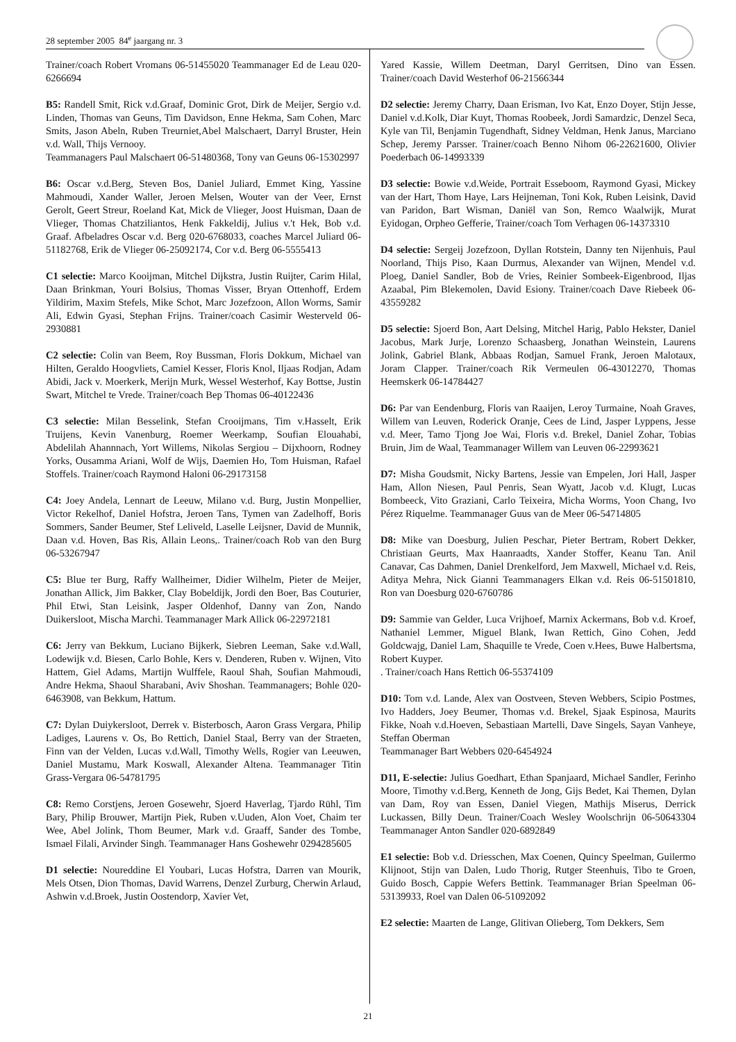28 september 2005 84<sup>e</sup> jaargang nr. 3
Trainer/coach Robert Vromans 06-51455020 Teammanager Ed de Leau 020-6266694
B5: Randell Smit, Rick v.d.Graaf, Dominic Grot, Dirk de Meijer, Sergio v.d. Linden, Thomas van Geuns, Tim Davidson, Enne Hekma, Sam Cohen, Marc Smits, Jason Abeln, Ruben Treurniet,Abel Malschaert, Darryl Bruster, Hein v.d. Wall, Thijs Vernooy.
Teammanagers Paul Malschaert 06-51480368, Tony van Geuns 06-15302997
B6: Oscar v.d.Berg, Steven Bos, Daniel Juliard, Emmet King, Yassine Mahmoudi, Xander Waller, Jeroen Melsen, Wouter van der Veer, Ernst Gerolt, Geert Streur, Roeland Kat, Mick de Vlieger, Joost Huisman, Daan de Vlieger, Thomas Chatziliantos, Henk Fakkeldij, Julius v.'t Hek, Bob v.d. Graaf. Afbeladres Oscar v.d. Berg 020-6768033, coaches Marcel Juliard 06-51182768, Erik de Vlieger 06-25092174, Cor v.d. Berg 06-5555413
C1 selectie: Marco Kooijman, Mitchel Dijkstra, Justin Ruijter, Carim Hilal, Daan Brinkman, Youri Bolsius, Thomas Visser, Bryan Ottenhoff, Erdem Yildirim, Maxim Stefels, Mike Schot, Marc Jozefzoon, Allon Worms, Samir Ali, Edwin Gyasi, Stephan Frijns. Trainer/coach Casimir Westerveld 06-2930881
C2 selectie: Colin van Beem, Roy Bussman, Floris Dokkum, Michael van Hilten, Geraldo Hoogvliets, Camiel Kesser, Floris Knol, Iljaas Rodjan, Adam Abidi, Jack v. Moerkerk, Merijn Murk, Wessel Westerhof, Kay Bottse, Justin Swart, Mitchel te Vrede. Trainer/coach Bep Thomas 06-40122436
C3 selectie: Milan Besselink, Stefan Crooijmans, Tim v.Hasselt, Erik Truijens, Kevin Vanenburg, Roemer Weerkamp, Soufian Elouahabi, Abdelilah Ahannnach, Yort Willems, Nikolas Sergiou – Dijxhoorn, Rodney Yorks, Ousamma Ariani, Wolf de Wijs, Daemien Ho, Tom Huisman, Rafael Stoffels. Trainer/coach Raymond Haloni 06-29173158
C4: Joey Andela, Lennart de Leeuw, Milano v.d. Burg, Justin Monpellier, Victor Rekelhof, Daniel Hofstra, Jeroen Tans, Tymen van Zadelhoff, Boris Sommers, Sander Beumer, Stef Leliveld, Laselle Leijsner, David de Munnik, Daan v.d. Hoven, Bas Ris, Allain Leons,. Trainer/coach Rob van den Burg 06-53267947
C5: Blue ter Burg, Raffy Wallheimer, Didier Wilhelm, Pieter de Meijer, Jonathan Allick, Jim Bakker, Clay Bobeldijk, Jordi den Boer, Bas Couturier, Phil Etwi, Stan Leisink, Jasper Oldenhof, Danny van Zon, Nando Duikersloot, Mischa Marchi. Teammanager Mark Allick 06-22972181
C6: Jerry van Bekkum, Luciano Bijkerk, Siebren Leeman, Sake v.d.Wall, Lodewijk v.d. Biesen, Carlo Bohle, Kers v. Denderen, Ruben v. Wijnen, Vito Hattem, Giel Adams, Martijn Wulffele, Raoul Shah, Soufian Mahmoudi, Andre Hekma, Shaoul Sharabani, Aviv Shoshan. Teammanagers; Bohle 020-6463908, van Bekkum, Hattum.
C7: Dylan Duiykersloot, Derrek v. Bisterbosch, Aaron Grass Vergara, Philip Ladiges, Laurens v. Os, Bo Rettich, Daniel Staal, Berry van der Straeten, Finn van der Velden, Lucas v.d.Wall, Timothy Wells, Rogier van Leeuwen, Daniel Mustamu, Mark Koswall, Alexander Altena. Teammanager Titin Grass-Vergara 06-54781795
C8: Remo Corstjens, Jeroen Gosewehr, Sjoerd Haverlag, Tjardo Rühl, Tim Bary, Philip Brouwer, Martijn Piek, Ruben v.Uuden, Alon Voet, Chaim ter Wee, Abel Jolink, Thom Beumer, Mark v.d. Graaff, Sander des Tombe, Ismael Filali, Arvinder Singh. Teammanager Hans Goshewehr 0294285605
D1 selectie: Noureddine El Youbari, Lucas Hofstra, Darren van Mourik, Mels Otsen, Dion Thomas, David Warrens, Denzel Zurburg, Cherwin Arlaud, Ashwin v.d.Broek, Justin Oostendorp, Xavier Vet,
Yared Kassie, Willem Deetman, Daryl Gerritsen, Dino van Essen. Trainer/coach David Westerhof 06-21566344
D2 selectie: Jeremy Charry, Daan Erisman, Ivo Kat, Enzo Doyer, Stijn Jesse, Daniel v.d.Kolk, Diar Kuyt, Thomas Roobeek, Jordi Samardzic, Denzel Seca, Kyle van Til, Benjamin Tugendhaft, Sidney Veldman, Henk Janus, Marciano Schep, Jeremy Parsser. Trainer/coach Benno Nihom 06-22621600, Olivier Poederbach 06-14993339
D3 selectie: Bowie v.d.Weide, Portrait Esseboom, Raymond Gyasi, Mickey van der Hart, Thom Haye, Lars Heijneman, Toni Kok, Ruben Leisink, David van Paridon, Bart Wisman, Daniël van Son, Remco Waalwijk, Murat Eyidogan, Orpheo Gefferie, Trainer/coach Tom Verhagen 06-14373310
D4 selectie: Sergeij Jozefzoon, Dyllan Rotstein, Danny ten Nijenhuis, Paul Noorland, Thijs Piso, Kaan Durmus, Alexander van Wijnen, Mendel v.d. Ploeg, Daniel Sandler, Bob de Vries, Reinier Sombeek-Eigenbrood, Iljas Azaabal, Pim Blekemolen, David Esiony. Trainer/coach Dave Riebeek 06-43559282
D5 selectie: Sjoerd Bon, Aart Delsing, Mitchel Harig, Pablo Hekster, Daniel Jacobus, Mark Jurje, Lorenzo Schaasberg, Jonathan Weinstein, Laurens Jolink, Gabriel Blank, Abbaas Rodjan, Samuel Frank, Jeroen Malotaux, Joram Clapper. Trainer/coach Rik Vermeulen 06-43012270, Thomas Heemskerk 06-14784427
D6: Par van Eendenburg, Floris van Raaijen, Leroy Turmaine, Noah Graves, Willem van Leuven, Roderick Oranje, Cees de Lind, Jasper Lyppens, Jesse v.d. Meer, Tamo Tjong Joe Wai, Floris v.d. Brekel, Daniel Zohar, Tobias Bruin, Jim de Waal, Teammanager Willem van Leuven 06-22993621
D7: Misha Goudsmit, Nicky Bartens, Jessie van Empelen, Jori Hall, Jasper Ham, Allon Niesen, Paul Penris, Sean Wyatt, Jacob v.d. Klugt, Lucas Bombeeck, Vito Graziani, Carlo Teixeira, Micha Worms, Yoon Chang, Ivo Pérez Riquelme. Teammanager Guus van de Meer 06-54714805
D8: Mike van Doesburg, Julien Peschar, Pieter Bertram, Robert Dekker, Christiaan Geurts, Max Haanraadts, Xander Stoffer, Keanu Tan. Anil Canavar, Cas Dahmen, Daniel Drenkelford, Jem Maxwell, Michael v.d. Reis, Aditya Mehra, Nick Gianni Teammanagers Elkan v.d. Reis 06-51501810, Ron van Doesburg 020-6760786
D9: Sammie van Gelder, Luca Vrijhoef, Marnix Ackermans, Bob v.d. Kroef, Nathaniel Lemmer, Miguel Blank, Iwan Rettich, Gino Cohen, Jedd Goldcwajg, Daniel Lam, Shaquille te Vrede, Coen v.Hees, Buwe Halbertsma, Robert Kuyper.
. Trainer/coach Hans Rettich 06-55374109
D10: Tom v.d. Lande, Alex van Oostveen, Steven Webbers, Scipio Postmes, Ivo Hadders, Joey Beumer, Thomas v.d. Brekel, Sjaak Espinosa, Maurits Fikke, Noah v.d.Hoeven, Sebastiaan Martelli, Dave Singels, Sayan Vanheye, Steffan Oberman
Teammanager Bart Webbers 020-6454924
D11, E-selectie: Julius Goedhart, Ethan Spanjaard, Michael Sandler, Ferinho Moore, Timothy v.d.Berg, Kenneth de Jong, Gijs Bedet, Kai Themen, Dylan van Dam, Roy van Essen, Daniel Viegen, Mathijs Miserus, Derrick Luckassen, Billy Deun. Trainer/Coach Wesley Woolschrijn 06-50643304 Teammanager Anton Sandler 020-6892849
E1 selectie: Bob v.d. Driesschen, Max Coenen, Quincy Speelman, Guilermo Klijnoot, Stijn van Dalen, Ludo Thorig, Rutger Steenhuis, Tibo te Groen, Guido Bosch, Cappie Wefers Bettink. Teammanager Brian Speelman 06-53139933, Roel van Dalen 06-51092092
E2 selectie: Maarten de Lange, Glitivan Olieberg, Tom Dekkers, Sem
21